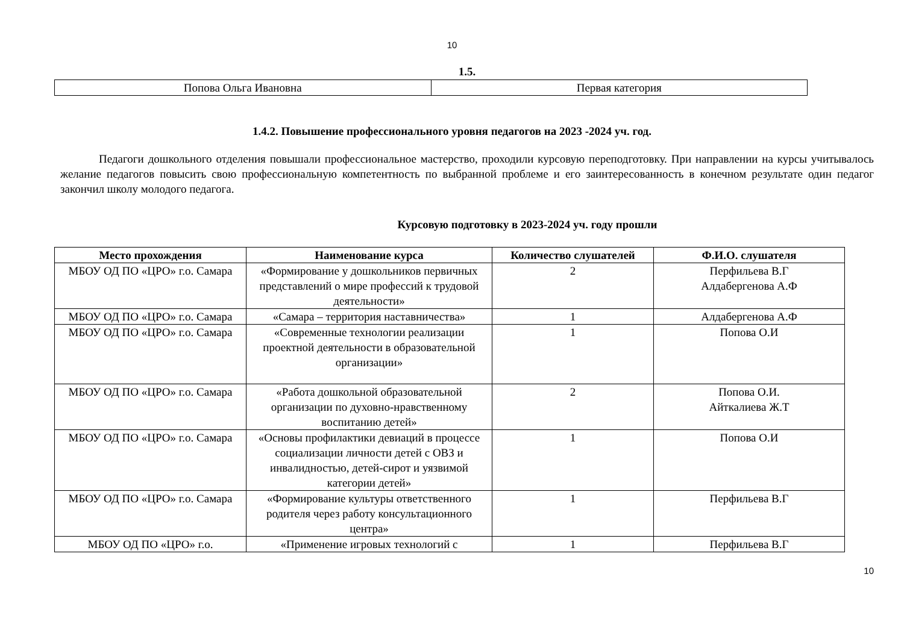10
1.5.
| Попова Ольга Ивановна | Первая категория |
1.4.2. Повышение профессионального уровня педагогов на 2023 -2024 уч. год.
Педагоги дошкольного отделения повышали профессиональное мастерство, проходили курсовую переподготовку. При направлении на курсы учитывалось желание педагогов повысить свою профессиональную компетентность по выбранной проблеме и его заинтересованность в конечном результате один педагог закончил школу молодого педагога.
Курсовую подготовку в 2023-2024 уч. году прошли
| Место прохождения | Наименование курса | Количество слушателей | Ф.И.О. слушателя |
| --- | --- | --- | --- |
| МБОУ ОД ПО «ЦРО» г.о. Самара | «Формирование у дошкольников первичных представлений о мире профессий к трудовой деятельности» | 2 | Перфильева В.Г Алдабергенова А.Ф |
| МБОУ ОД ПО «ЦРО» г.о. Самара | «Самара – территория наставничества» | 1 | Алдабергенова А.Ф |
| МБОУ ОД ПО «ЦРО» г.о. Самара | «Современные технологии реализации проектной деятельности в образовательной организации» | 1 | Попова О.И |
| МБОУ ОД ПО «ЦРО» г.о. Самара | «Работа дошкольной образовательной организации по духовно-нравственному воспитанию детей» | 2 | Попова О.И. Айткалиева Ж.Т |
| МБОУ ОД ПО «ЦРО» г.о. Самара | «Основы профилактики девиаций в процессе социализации личности детей с ОВЗ и инвалидностью, детей-сирот и уязвимой категории детей» | 1 | Попова О.И |
| МБОУ ОД ПО «ЦРО» г.о. Самара | «Формирование культуры ответственного родителя через работу консультационного центра» | 1 | Перфильева В.Г |
| МБОУ ОД ПО «ЦРО» г.о. | «Применение игровых технологий с | 1 | Перфильева В.Г |
10